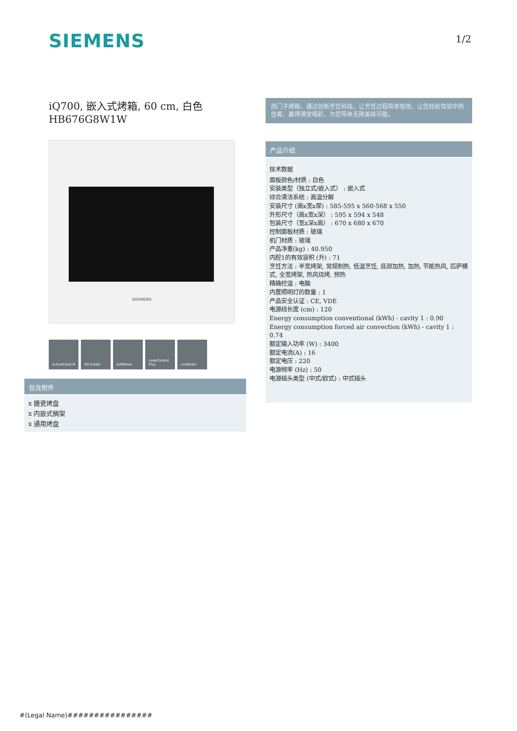SIEMENS 1/2
iQ700, 嵌入式烤箱, 60 cm, 白色
HB676G8W1W
SIEMENS
activeClean® 4D hotAir softMove cookControl Plus
coolStart
包含附件
x 搪瓷烤盘
x 内嵌式搁架
x 通用烤盘
西门子烤箱，通过创新烹饪科技，让烹饪过程简单愉悦，让您轻松驾驭中西佳肴，赢得满堂喝彩，为您带来无限美味可能。
产品介绍
技术数据
面板颜色/材质 : 白色
安装类型（独立式/嵌入式） : 嵌入式
综合清洁系统 : 高温分解
安装尺寸 (高x宽x厚) : 585-595 x 560-568 x 550
外形尺寸（高x宽x深） : 595 x 594 x 548
包装尺寸（宽x深x高） : 670 x 680 x 670
控制面板材质 : 玻璃
机门材质 : 玻璃
产品净重(kg) : 40.950
内腔1的有效容积 (升) : 71
烹饪方法 : 半宽烤架, 常规制热, 低温烹饪, 底部加热, 加热, 节能热风, 匹萨模式, 全宽烤架, 热风烧烤, 预热
精确控温 : 电脑
内置照明灯的数量 : 1
产品安全认证 : CE, VDE
电源线长度 (cm) : 120
Energy consumption conventional (kWh) - cavity 1 : 0.90
Energy consumption forced air convection (kWh) - cavity 1 : 0.74
额定输入功率 (W) : 3400
额定电流(A) : 16
额定电压 : 220
电源频率 (Hz) : 50
电源插头类型 (中式/欧式) : 中式插头
#(Legal Name)################